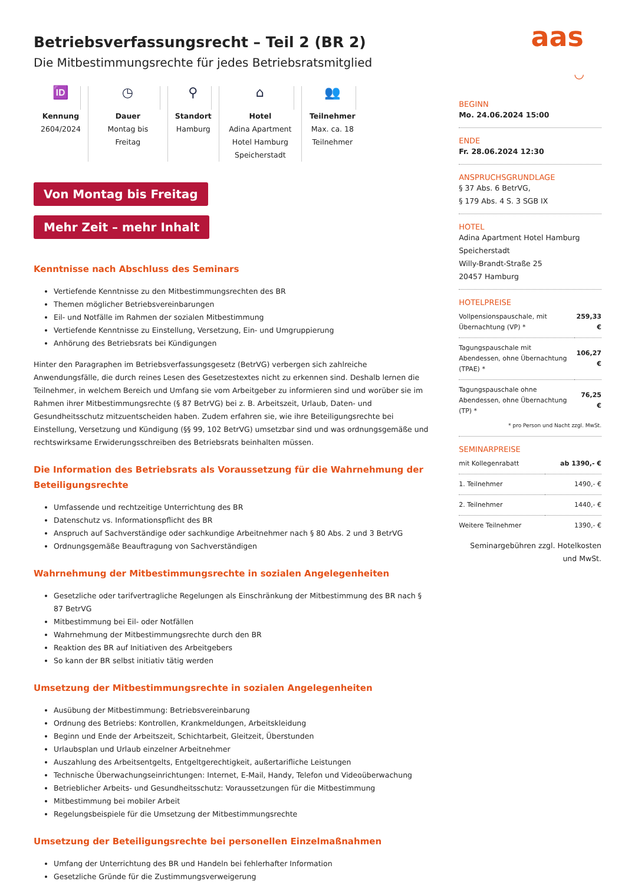aas
◡
Betriebsverfassungsrecht – Teil 2 (BR 2)
Die Mitbestimmungsrechte für jedes Betriebsratsmitglied
🆔
Kennung
2604/2024
◷
Dauer
Montag bis Freitag
⚲
Standort
Hamburg
⌂
Hotel
Adina Apartment Hotel Hamburg Speicherstadt
👥
Teilnehmer
Max. ca. 18 Teilnehmer
Von Montag bis Freitag
Mehr Zeit – mehr Inhalt
Kenntnisse nach Abschluss des Seminars
Vertiefende Kenntnisse zu den Mitbestimmungsrechten des BR
Themen möglicher Betriebsvereinbarungen
Eil- und Notfälle im Rahmen der sozialen Mitbestimmung
Vertiefende Kenntnisse zu Einstellung, Versetzung, Ein- und Umgruppierung
Anhörung des Betriebsrats bei Kündigungen
Hinter den Paragraphen im Betriebsverfassungsgesetz (BetrVG) verbergen sich zahlreiche Anwendungsfälle, die durch reines Lesen des Gesetzestextes nicht zu erkennen sind. Deshalb lernen die Teilnehmer, in welchem Bereich und Umfang sie vom Arbeitgeber zu informieren sind und worüber sie im Rahmen ihrer Mitbestimmungsrechte (§ 87 BetrVG) bei z. B. Arbeitszeit, Urlaub, Daten- und Gesundheitsschutz mitzuentscheiden haben. Zudem erfahren sie, wie ihre Beteiligungsrechte bei Einstellung, Versetzung und Kündigung (§§ 99, 102 BetrVG) umsetzbar sind und was ordnungsgemäße und rechtswirksame Erwiderungsschreiben des Betriebsrats beinhalten müssen.
Die Information des Betriebsrats als Voraussetzung für die Wahrnehmung der Beteiligungsrechte
Umfassende und rechtzeitige Unterrichtung des BR
Datenschutz vs. Informationspflicht des BR
Anspruch auf Sachverständige oder sachkundige Arbeitnehmer nach § 80 Abs. 2 und 3 BetrVG
Ordnungsgemäße Beauftragung von Sachverständigen
Wahrnehmung der Mitbestimmungsrechte in sozialen Angelegenheiten
Gesetzliche oder tarifvertragliche Regelungen als Einschränkung der Mitbestimmung des BR nach § 87 BetrVG
Mitbestimmung bei Eil- oder Notfällen
Wahrnehmung der Mitbestimmungsrechte durch den BR
Reaktion des BR auf Initiativen des Arbeitgebers
So kann der BR selbst initiativ tätig werden
Umsetzung der Mitbestimmungsrechte in sozialen Angelegenheiten
Ausübung der Mitbestimmung: Betriebsvereinbarung
Ordnung des Betriebs: Kontrollen, Krankmeldungen, Arbeitskleidung
Beginn und Ende der Arbeitszeit, Schichtarbeit, Gleitzeit, Überstunden
Urlaubsplan und Urlaub einzelner Arbeitnehmer
Auszahlung des Arbeitsentgelts, Entgeltgerechtigkeit, außertarifliche Leistungen
Technische Überwachungseinrichtungen: Internet, E-Mail, Handy, Telefon und Videoüberwachung
Betrieblicher Arbeits- und Gesundheitsschutz: Voraussetzungen für die Mitbestimmung
Mitbestimmung bei mobiler Arbeit
Regelungsbeispiele für die Umsetzung der Mitbestimmungsrechte
Umsetzung der Beteiligungsrechte bei personellen Einzelmaßnahmen
Umfang der Unterrichtung des BR und Handeln bei fehlerhafter Information
Gesetzliche Gründe für die Zustimmungsverweigerung
BEGINN
Mo. 24.06.2024 15:00
ENDE
Fr. 28.06.2024 12:30
ANSPRUCHSGRUNDLAGE
§ 37 Abs. 6 BetrVG,
§ 179 Abs. 4 S. 3 SGB IX
HOTEL
Adina Apartment Hotel Hamburg Speicherstadt
Willy-Brandt-Straße 25
20457 Hamburg
HOTELPREISE
| Vollpensionspauschale, mit Übernachtung (VP) * | 259,33 € |
| Tagungspauschale mit Abendessen, ohne Übernachtung (TPAE) * | 106,27 € |
| Tagungspauschale ohne Abendessen, ohne Übernachtung (TP) * | 76,25 € |
* pro Person und Nacht zzgl. MwSt.
SEMINARPREISE
| mit Kollegenrabatt | ab 1390,- € |
| 1. Teilnehmer | 1490,- € |
| 2. Teilnehmer | 1440,- € |
| Weitere Teilnehmer | 1390,- € |
Seminargebühren zzgl. Hotelkosten und MwSt.